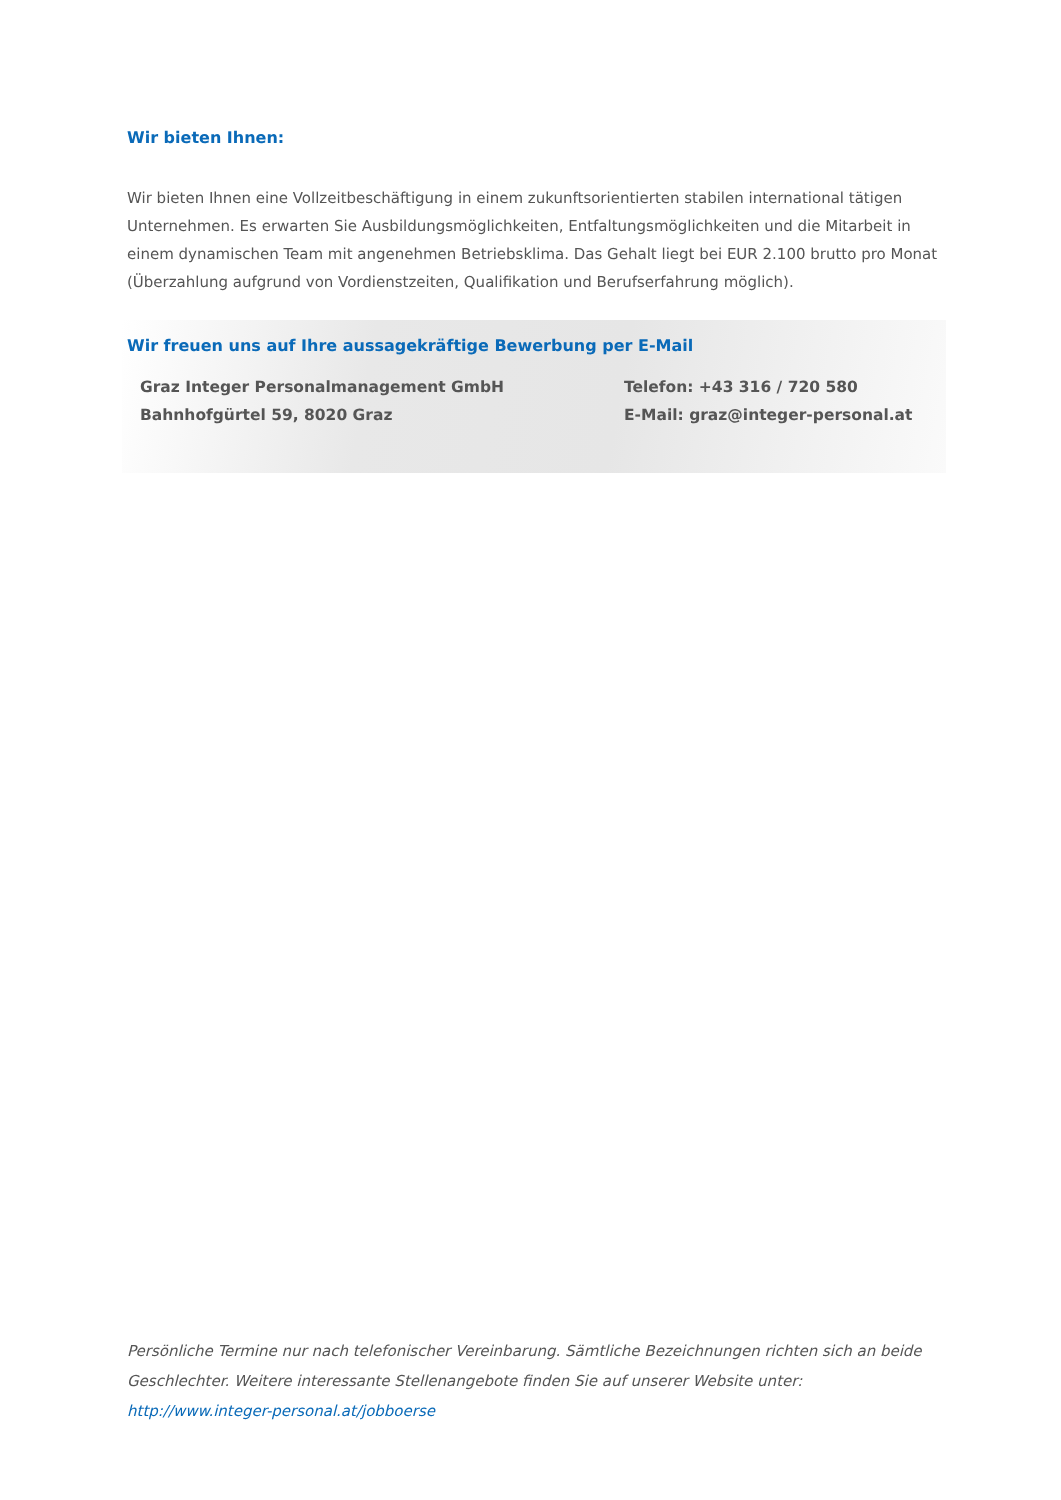Wir bieten Ihnen:
Wir bieten Ihnen eine Vollzeitbeschäftigung in einem zukunftsorientierten stabilen international tätigen Unternehmen. Es erwarten Sie Ausbildungsmöglichkeiten, Entfaltungsmöglichkeiten und die Mitarbeit in einem dynamischen Team mit angenehmen Betriebsklima. Das Gehalt liegt bei EUR 2.100 brutto pro Monat (Überzahlung aufgrund von Vordienstzeiten, Qualifikation und Berufserfahrung möglich).
Wir freuen uns auf Ihre aussagekräftige Bewerbung per E-Mail
Graz Integer Personalmanagement GmbH
Bahnhofgürtel 59, 8020 Graz
Telefon: +43 316 / 720 580
E-Mail: graz@integer-personal.at
Persönliche Termine nur nach telefonischer Vereinbarung. Sämtliche Bezeichnungen richten sich an beide Geschlechter. Weitere interessante Stellenangebote finden Sie auf unserer Website unter:
http://www.integer-personal.at/jobboerse